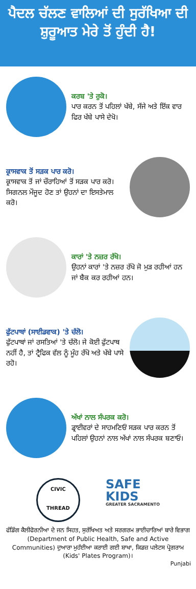ਪੈਦਲ ਚੱਲਣ ਵਾਲਿਆਂ ਦੀ ਸੁਰੱਖਿਆ ਦੀ ਸ਼ੁਰੂਆਤ ਮੇਰੇ ਤੋਂ ਹੁੰਦੀ ਹੈ!
ਕਰਬ 'ਤੇ ਰੁਕੋ।
ਪਾਰ ਕਰਨ ਤੋਂ ਪਹਿਲਾਂ ਖੱਬੇ, ਸੱਜੇ ਅਤੇ ਇੱਕ ਵਾਰ ਫਿਰ ਖੱਬੇ ਪਾਸੇ ਦੇਖੋ।
ਕ੍ਰਾਸਵਾਕ ਤੋਂ ਸੜਕ ਪਾਰ ਕਰੋ।
ਕ੍ਰਾਸਵਾਕ ਤੋਂ ਜਾਂ ਚੌਰਾਹਿਆਂ ਤੋਂ ਸੜਕ ਪਾਰ ਕਰੋ। ਸਿਗਨਲ ਮੌਜੂਦ ਹੋਣ ਤਾਂ ਉਹਨਾਂ ਦਾ ਇਸਤੇਮਾਲ ਕਰੋ।
ਕਾਰਾਂ 'ਤੇ ਨਜ਼ਰ ਰੱਖੋ।
ਉਹਨਾਂ ਕਾਰਾਂ 'ਤੇ ਨਜ਼ਰ ਰੱਖੋ ਜੋ ਮੁੜ ਰਹੀਆਂ ਹਨ ਜਾਂ ਬੈਕ ਕਰ ਰਹੀਆਂ ਹਨ।
ਫੁੱਟਪਾਥਾਂ (ਸਾਈਡਵਾਕ) 'ਤੇ ਚੱਲੋ।
ਫੁੱਟਪਾਥਾਂ ਜਾਂ ਰਸਤਿਆਂ 'ਤੇ ਚੱਲੋ। ਜੇ ਕੋਈ ਫੁੱਟਪਾਥ ਨਹੀਂ ਹੈ, ਤਾਂ ਟ੍ਰੈਫਿਕ ਵੱਲ ਨੂੰ ਮੂੰਹ ਰੱਖੋ ਅਤੇ ਖੱਬੇ ਪਾਸੇ ਰਹੋ।
ਅੱਖਾਂ ਨਾਲ ਸੰਪਰਕ ਕਰੋ।
ਡ੍ਰਾਈਵਰਾਂ ਦੇ ਸਾਹਮਣਿਓਂ ਸੜਕ ਪਾਰ ਕਰਨ ਤੋਂ ਪਹਿਲਾਂ ਉਹਨਾਂ ਨਾਲ ਅੱਖਾਂ ਨਾਲ ਸੰਪਰਕ ਬਣਾਓ।
CIVIC
THREAD
SAFE
KIDS
GREATER SACRAMENTO
ਫੰਡਿੰਗ ਕੈਲੀਫੋਰਨੀਆ ਦੇ ਜਨ ਸਿਹਤ, ਸੁਰੱਖਿਅਤ ਅਤੇ ਸਰਗਰਮ ਭਾਈਚਾਰਿਆਂ ਬਾਰੇ ਵਿਭਾਗ (Department of Public Health, Safe and Active Communities) ਦੁਆਰਾ ਮੁਹੱਈਆ ਕਰਾਈ ਗਈ ਸ਼ਾਖਾ, ਕਿਡਜ਼ ਪਲੇਟਸ ਪ੍ਰੋਗਰਾਮ (Kids' Plates Program)।
Punjabi